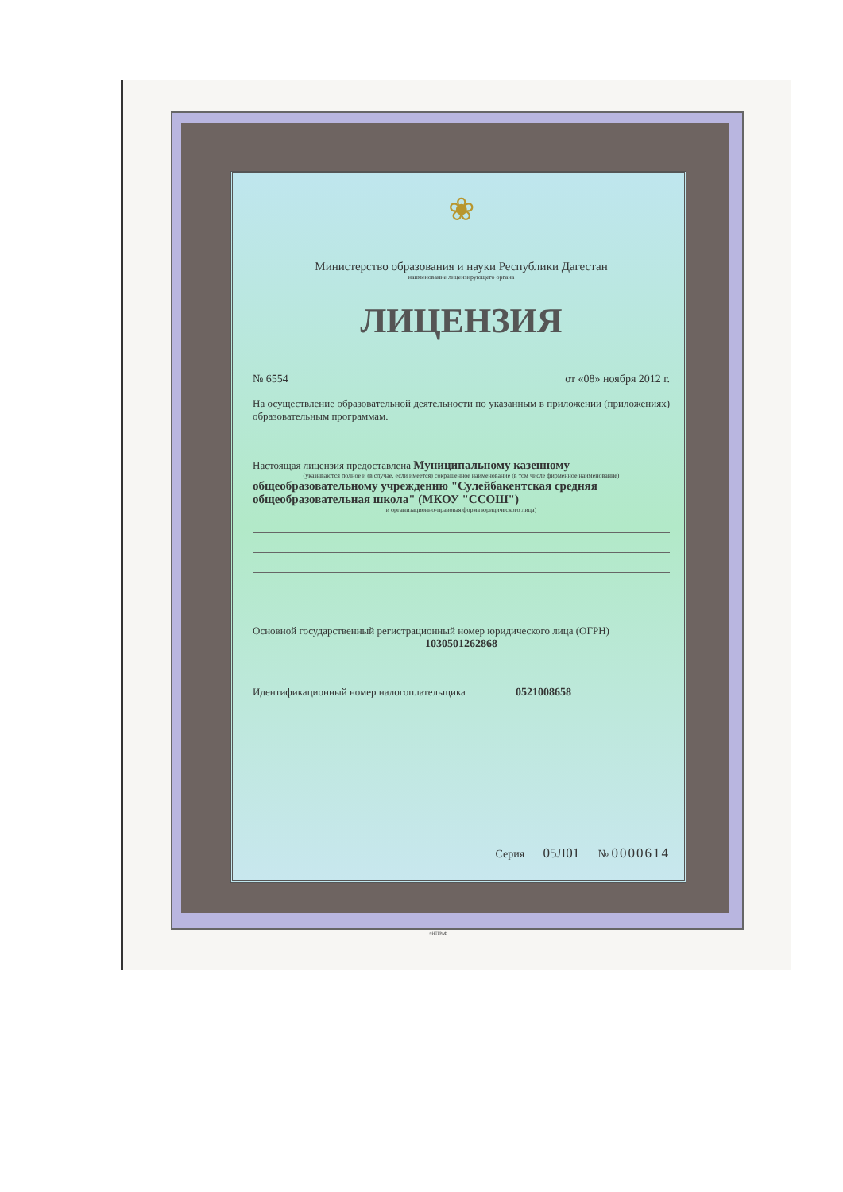❀
Министерство образования и науки Республики Дагестан
наименование лицензирующего органа
ЛИЦЕНЗИЯ
№ 6554 от «08» ноября 2012 г.
На осуществление образовательной деятельности по указанным в приложении (приложениях) образовательным программам.
Настоящая лицензия предоставлена Муниципальному казенному
(указываются полное и (в случае, если имеется) сокращенное наименование (в том числе фирменное наименование)
общеобразовательному учреждению "Сулейбакентская средняя общеобразовательная школа" (МКОУ "ССОШ")
и организационно-правовая форма юридического лица)
Основной государственный регистрационный номер юридического лица (ОГРН)
1030501262868
Идентификационный номер налогоплательщика 0521008658
Серия 05Л01 № 0000614
©НТГРАФ